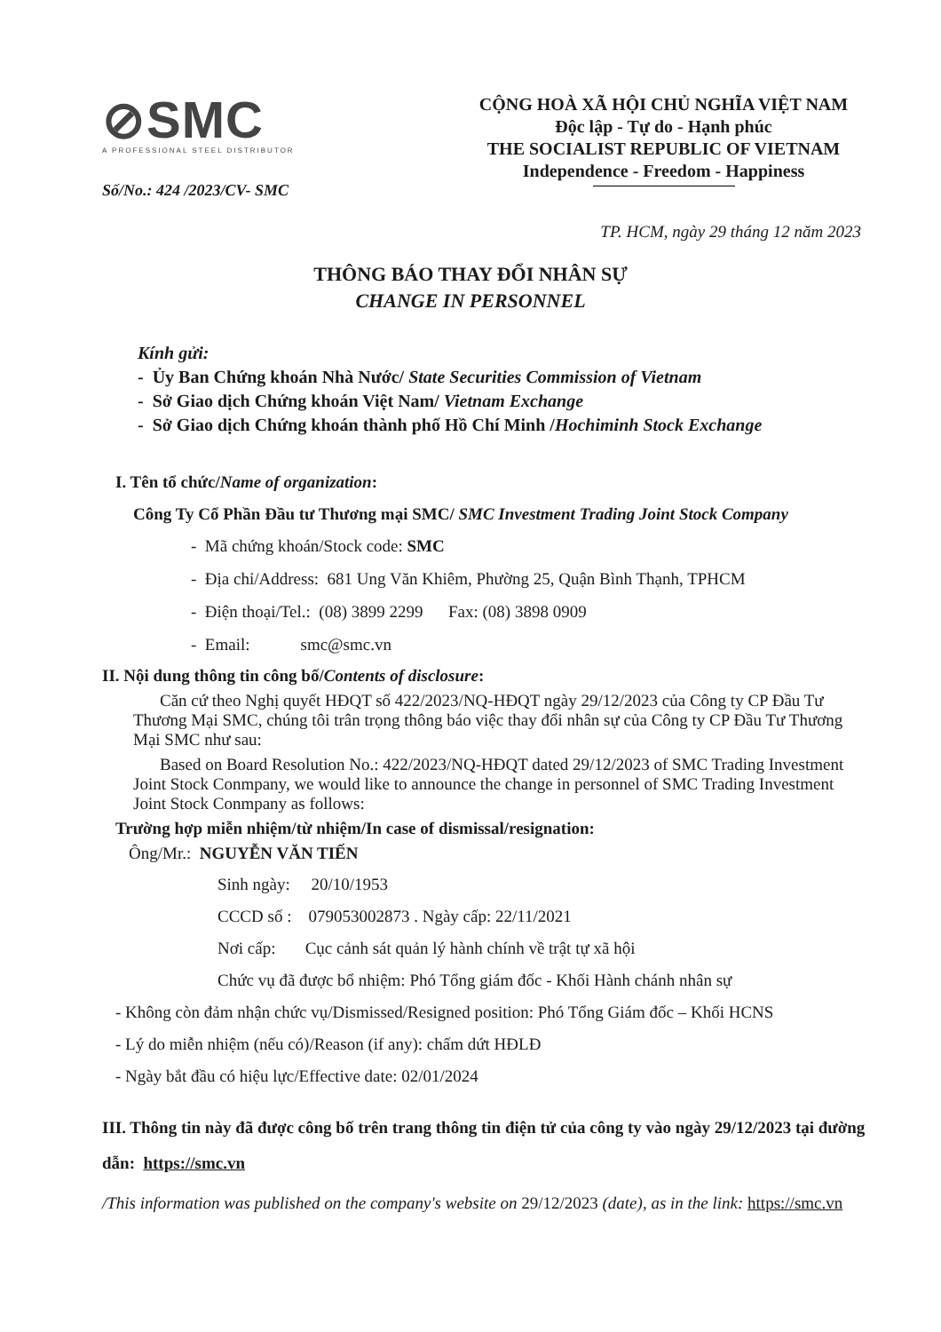⊘SMC
A PROFESSIONAL STEEL DISTRIBUTOR
Số/No.: 424 /2023/CV- SMC
CỘNG HOÀ XÃ HỘI CHỦ NGHĨA VIỆT NAM
Độc lập - Tự do - Hạnh phúc
THE SOCIALIST REPUBLIC OF VIETNAM
Independence - Freedom - Happiness
TP. HCM, ngày 29 tháng 12 năm 2023
THÔNG BÁO THAY ĐỔI NHÂN SỰ
CHANGE IN PERSONNEL
Kính gửi:
- Ủy Ban Chứng khoán Nhà Nước/ State Securities Commission of Vietnam
- Sở Giao dịch Chứng khoán Việt Nam/ Vietnam Exchange
- Sở Giao dịch Chứng khoán thành phố Hồ Chí Minh /Hochiminh Stock Exchange
I. Tên tổ chức/Name of organization:
Công Ty Cổ Phần Đầu tư Thương mại SMC/ SMC Investment Trading Joint Stock Company
- Mã chứng khoán/Stock code: SMC
- Địa chỉ/Address: 681 Ung Văn Khiêm, Phường 25, Quận Bình Thạnh, TPHCM
- Điện thoại/Tel.: (08) 3899 2299 Fax: (08) 3898 0909
- Email: smc@smc.vn
II. Nội dung thông tin công bố/Contents of disclosure:
Căn cứ theo Nghị quyết HĐQT số 422/2023/NQ-HĐQT ngày 29/12/2023 của Công ty CP Đầu Tư Thương Mại SMC, chúng tôi trân trọng thông báo việc thay đổi nhân sự của Công ty CP Đầu Tư Thương Mại SMC như sau:
Based on Board Resolution No.: 422/2023/NQ-HĐQT dated 29/12/2023 of SMC Trading Investment Joint Stock Conmpany, we would like to announce the change in personnel of SMC Trading Investment Joint Stock Conmpany as follows:
Trường hợp miễn nhiệm/từ nhiệm/In case of dismissal/resignation:
Ông/Mr.: NGUYỄN VĂN TIẾN
Sinh ngày: 20/10/1953
CCCD số : 079053002873 . Ngày cấp: 22/11/2021
Nơi cấp: Cục cảnh sát quản lý hành chính về trật tự xã hội
Chức vụ đã được bổ nhiệm: Phó Tổng giám đốc - Khối Hành chánh nhân sự
- Không còn đảm nhận chức vụ/Dismissed/Resigned position: Phó Tổng Giám đốc – Khối HCNS
- Lý do miễn nhiệm (nếu có)/Reason (if any): chấm dứt HĐLĐ
- Ngày bắt đầu có hiệu lực/Effective date: 02/01/2024
III. Thông tin này đã được công bố trên trang thông tin điện tử của công ty vào ngày 29/12/2023 tại đường dẫn: https://smc.vn
/This information was published on the company's website on 29/12/2023 (date), as in the link: https://smc.vn